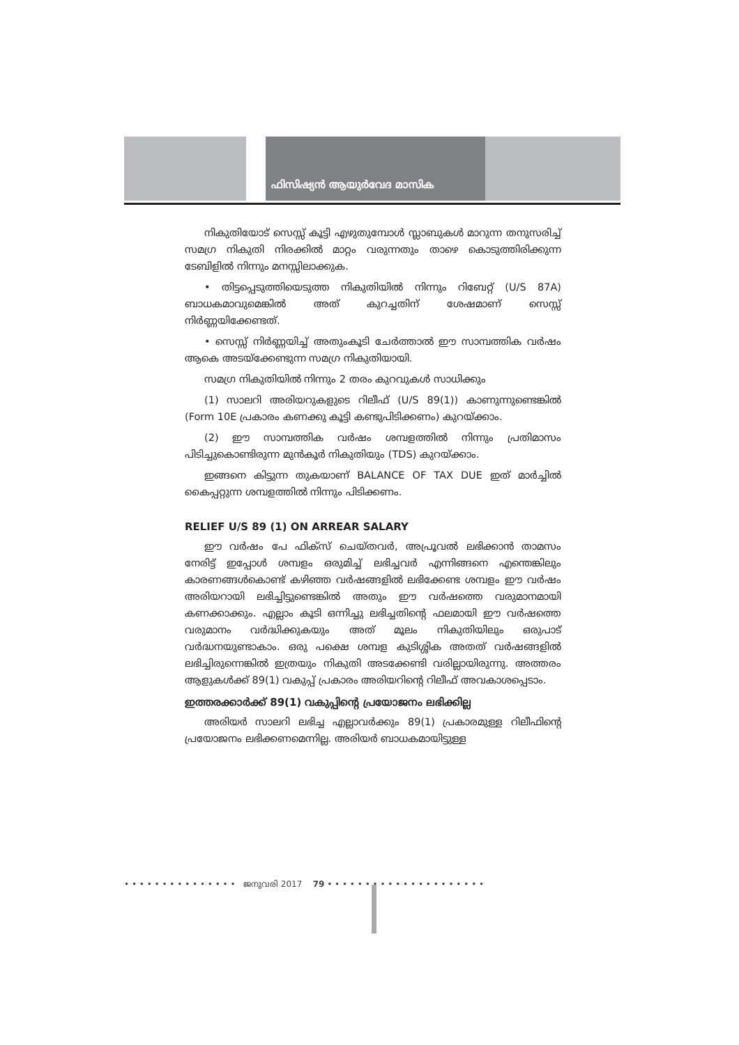ഫിസിഷ്യൻ ആയുർവേദ മാസിക
നികുതിയോട് സെസ്സ് കൂട്ടി എഴുതുമ്പോൾ സ്ലാബുകൾ മാറുന്ന തനുസരിച്ച് സമഗ്ര നികുതി നിരക്കിൽ മാറ്റം വരുന്നതും താഴെ കൊടുത്തിരിക്കുന്ന ടേബിളിൽ നിന്നും മനസ്സിലാക്കുക.
• തിട്ടപ്പെടുത്തിയെടുത്ത നികുതിയിൽ നിന്നും റിബേറ്റ് (U/S 87A) ബാധകമാവുമെങ്കിൽ അത് കുറച്ചതിന് ശേഷമാണ് സെസ്സ് നിർണ്ണയിക്കേണ്ടത്.
• സെസ്സ് നിർണ്ണയിച്ച് അതുംകൂടി ചേർത്താൽ ഈ സാമ്പത്തിക വർഷം ആകെ അടയ്ക്കേണ്ടുന്ന സമഗ്ര നികുതിയായി.
സമഗ്ര നികുതിയിൽ നിന്നും 2 തരം കുറവുകൾ സാധിക്കും
(1) സാലറി അരിയറുകളുടെ റിലീഫ് (U/S 89(1)) കാണുന്നുണ്ടെങ്കിൽ (Form 10E പ്രകാരം കണക്കു കൂട്ടി കണ്ടുപിടിക്കണം) കുറയ്ക്കാം.
(2) ഈ സാമ്പത്തിക വർഷം ശമ്പളത്തിൽ നിന്നും പ്രതിമാസം പിടിച്ചുകൊണ്ടിരുന്ന മുൻകൂർ നികുതിയും (TDS) കുറയ്ക്കാം.
ഇങ്ങനെ കിട്ടുന്ന തുകയാണ് BALANCE OF TAX DUE ഇത് മാർച്ചിൽ കൈപ്പറ്റുന്ന ശമ്പളത്തിൽ നിന്നും പിടിക്കണം.
RELIEF U/S 89 (1) ON ARREAR SALARY
ഈ വർഷം പേ ഫിക്സ് ചെയ്തവർ, അപ്രൂവൽ ലഭിക്കാൻ താമസം നേരിട്ട് ഇപ്പോൾ ശമ്പളം ഒരുമിച്ച് ലഭിച്ചവർ എന്നിങ്ങനെ എന്തെങ്കിലും കാരണങ്ങൾകൊണ്ട് കഴിഞ്ഞ വർഷങ്ങളിൽ ലഭിക്കേണ്ട ശമ്പളം ഈ വർഷം അരിയറായി ലഭിച്ചിട്ടുണ്ടെങ്കിൽ അതും ഈ വർഷത്തെ വരുമാനമായി കണക്കാക്കും. എല്ലാം കൂടി ഒന്നിച്ചു ലഭിച്ചതിന്റെ ഫലമായി ഈ വർഷത്തെ വരുമാനം വർദ്ധിക്കുകയും അത് മൂലം നികുതിയിലും ഒരുപാട് വർദ്ധനയുണ്ടാകാം. ഒരു പക്ഷെ ശമ്പള കുടിശ്ശിക അതത് വർഷങ്ങളിൽ ലഭിച്ചിരുന്നെങ്കിൽ ഇത്രയും നികുതി അടക്കേണ്ടി വരില്ലായിരുന്നു. അത്തരം ആളുകൾക്ക് 89(1) വകുപ്പ് പ്രകാരം അരിയറിന്റെ റിലീഫ് അവകാശപ്പെടാം.
ഇത്തരക്കാർക്ക് 89(1) വകുപ്പിന്റെ പ്രയോജനം ലഭിക്കില്ല
അരിയർ സാലറി ലഭിച്ച എല്ലാവർക്കും 89(1) പ്രകാരമുള്ള റിലീഫിന്റെ പ്രയോജനം ലഭിക്കണമെന്നില്ല. അരിയർ ബാധകമായിട്ടുള്ള
• • • • • • • • • • • • • • • ജനുവരി 2017 79 • • • • • • • • • • • • • • • • • • • • •